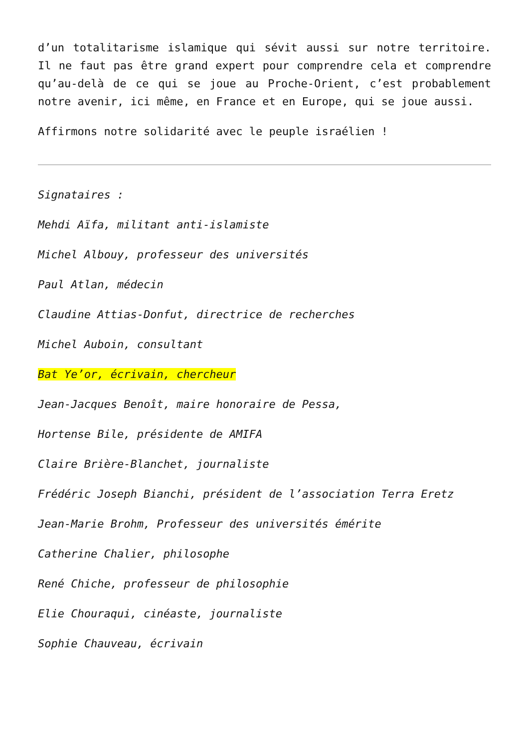d’un totalitarisme islamique qui sévit aussi sur notre territoire. Il ne faut pas être grand expert pour comprendre cela et comprendre qu’au-delà de ce qui se joue au Proche-Orient, c’est probablement notre avenir, ici même, en France et en Europe, qui se joue aussi.
Affirmons notre solidarité avec le peuple israélien !
Signataires :
Mehdi Aïfa, militant anti-islamiste
Michel Albouy, professeur des universités
Paul Atlan, médecin
Claudine Attias-Donfut, directrice de recherches
Michel Auboin, consultant
Bat Ye’or, écrivain, chercheur
Jean-Jacques Benoît, maire honoraire de Pessa,
Hortense Bile, présidente de AMIFA
Claire Brière-Blanchet, journaliste
Frédéric Joseph Bianchi, président de l’association Terra Eretz
Jean-Marie Brohm, Professeur des universités émérite
Catherine Chalier, philosophe
René Chiche, professeur de philosophie
Elie Chouraqui, cinéaste, journaliste
Sophie Chauveau, écrivain